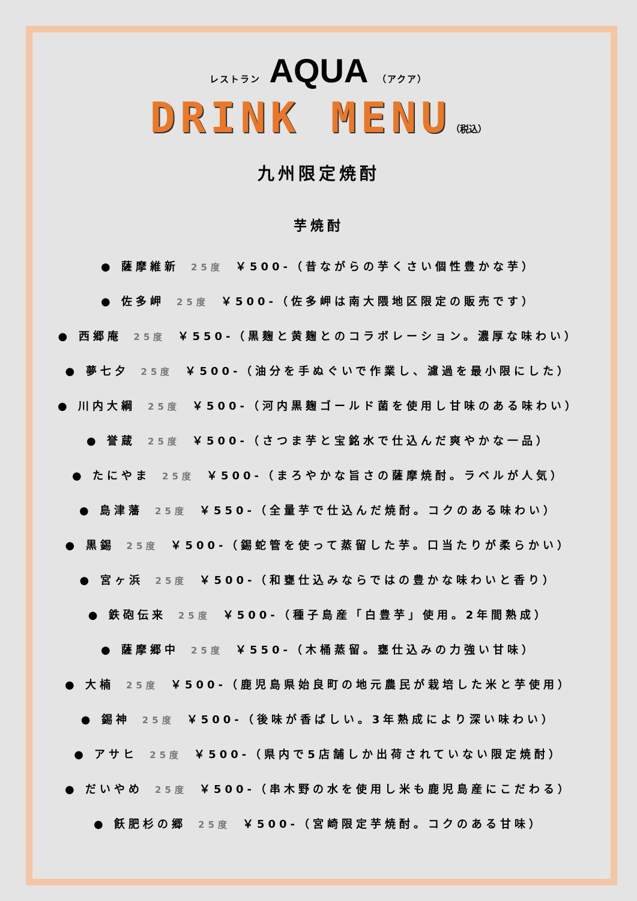レストラン AQUA （アクア）
DRINK MENU（税込）
九州限定焼酎
芋焼酎
● 薩摩維新 25度 ￥500-（昔ながらの芋くさい個性豊かな芋）
● 佐多岬 25度 ￥500-（佐多岬は南大隈地区限定の販売です）
● 西郷庵 25度 ￥550-（黒麹と黄麹とのコラボレーション。濃厚な味わい）
● 夢七夕 25度 ￥500-（油分を手ぬぐいで作業し、濾過を最小限にした）
● 川内大綱 25度 ￥500-（河内黒麹ゴールド菌を使用し甘味のある味わい）
● 誉蔵 25度 ￥500-（さつま芋と宝銘水で仕込んだ爽やかな一品）
● たにやま 25度 ￥500-（まろやかな旨さの薩摩焼酎。ラベルが人気）
● 島津藩 25度 ￥550-（全量芋で仕込んだ焼酎。コクのある味わい）
● 黒錫 25度 ￥500-（錫蛇管を使って蒸留した芋。口当たりが柔らかい）
● 宮ヶ浜 25度 ￥500-（和甕仕込みならではの豊かな味わいと香り）
● 鉄砲伝来 25度 ￥500-（種子島産「白豊芋」使用。2年間熟成）
● 薩摩郷中 25度 ￥550-（木桶蒸留。甕仕込みの力強い甘味）
● 大楠 25度 ￥500-（鹿児島県始良町の地元農民が栽培した米と芋使用）
● 錫神 25度 ￥500-（後味が香ばしい。3年熟成により深い味わい）
● アサヒ 25度 ￥500-（県内で5店舗しか出荷されていない限定焼酎）
● だいやめ 25度 ￥500-（串木野の水を使用し米も鹿児島産にこだわる）
● 飫肥杉の郷 25度 ￥500-（宮崎限定芋焼酎。コクのある甘味）